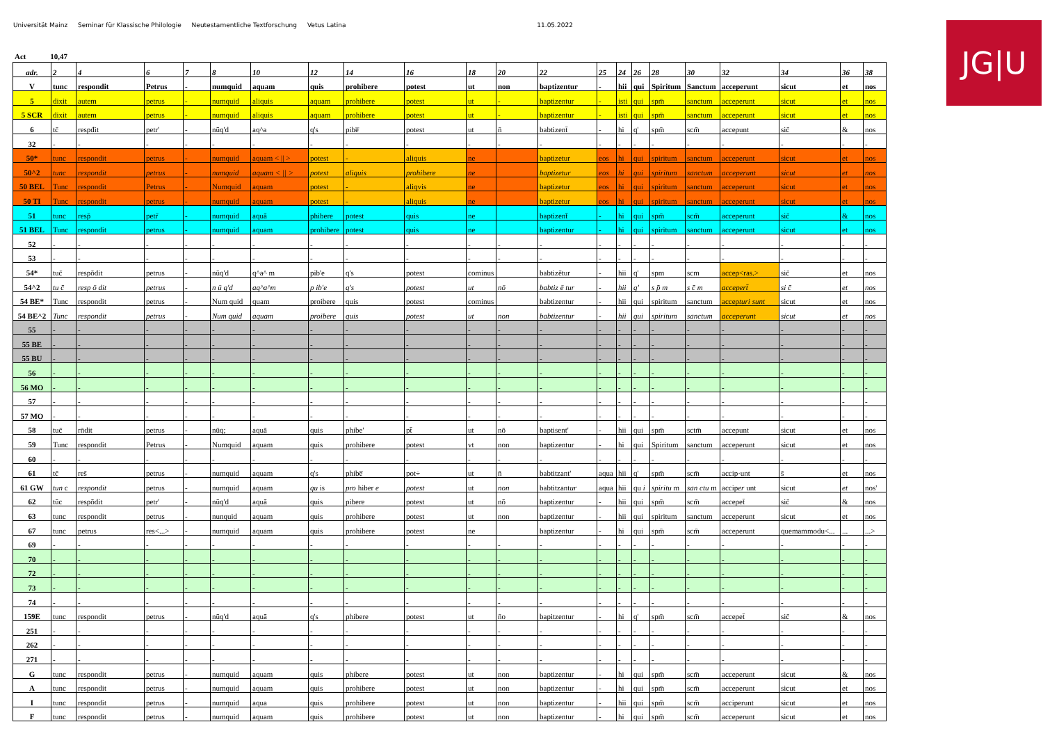Universität Mainz Seminar für Klassische Philologie Neutestamentliche Textforschung Vetus Latina 11.05.2022
JG|U
Act 10,47
| adr. | 2 | 4 | 6 | 7 | 8 | 10 | 12 | 14 | 16 | 18 | 20 | 22 | 25 | 24 | 26 | 28 | 30 | 32 | 34 | 36 | 38 |
| --- | --- | --- | --- | --- | --- | --- | --- | --- | --- | --- | --- | --- | --- | --- | --- | --- | --- | --- | --- | --- | --- |
| V | tunc | respondit | Petrus | - | numquid | aquam | quis | prohibere | potest | ut | non | baptizentur | - | hii | qui | Spiritum | Sanctum | acceperunt | sicut | et | nos |
| 5 | dixit | autem | petrus | - | numquid | aliquis | aquam | prohibere | potest | ut | - | baptizentur | - | isti | qui | spm̄ | sanctum | acceperunt | sicut | et | nos |
| 5 SCR | dixit | autem | petrus | - | numquid | aliquis | aquam | prohibere | potest | ut | - | baptizentur | - | isti | qui | spm̄ | sanctum | acceperunt | sicut | et | nos |
| 6 | tc̄ | respđit | petr' | - | nūq'd | aq^a | q's | pibe̅ | potest | ut | n̄ | babtizent̄ | - | hi | q' | spm̄ | scm̄ | accepunt | sic̄ | & | nos |
| 32 | - | - | - | - | - | - | - | - | - | - | - | - | - | - | - | - | - | - | - | - | - |
| 50* | tunc | respondit | petrus | - | numquid | aquam < // > | potest | - | aliquis | ne | | baptizetur | eos | hi | qui | spiritum | sanctum | acceperunt | sicut | et | nos |
| 50^2 | tunc | respondit | petrus | - | numquid | aquam < // > | potest | aliquis | prohibere | ne | | baptizetur | eos | hi | qui | spiritum | sanctum | acceperunt | sicut | et | nos |
| 50 BEL | Tunc | respondit | Petrus | - | Numquid | aquam | potest | - | aliqvis | ne | | baptizetur | eos | hi | qui | spiritum | sanctum | acceperunt | sicut | et | nos |
| 50 TI | Tunc | respondit | petrus | - | numquid | aquam | potest | - | aliquis | ne | | baptizetur | eos | hi | qui | spiritum | sanctum | acceperunt | sicut | et | nos |
| 51 | tunc | resp̄ | petr̄ | - | numquid | aquā | phibere | potest | quis | ne | | baptizent̄ | - | hi | qui | spm̄ | scm̄ | acceperunt | sic̄ | & | nos |
| 51 BEL | Tunc | respondit | petrus | - | numquid | aquam | prohibere | potest | quis | ne | | baptizentur | - | hi | qui | spiritum | sanctum | acceperunt | sicut | et | nos |
| 52 | - | - | - | - | - | - | - | - | - | - | - | - | - | - | - | - | - | - | - | - | - |
| 53 | - | - | - | - | - | - | - | - | - | - | - | - | - | - | - | - | - | - | - | - | - |
| 54* | tuc̄ | respōdit | petrus | - | nūq'd | q^a^ m | pib'e | q's | potest | cominus | | babtizētur | - | hii | q' | spm | scm | accep<ras.> | sic̄ | et | nos |
| 54^2 | tu c̄ | resp ō dit | petrus | - | n ū q'd | aq^a^m | p ib'e | q's | potest | ut | nō | babtiz ē tur | - | hii | q' | s p̄ m | s c̄ m | accepert̄ | si c̄ | et | nos |
| 54 BE* | Tunc | respondit | petrus | - | Num quid | quam | proibere | quis | potest | cominus | | babtizentur | - | hii | qui | spiritum | sanctum | accep turi sunt | sicut | et | nos |
| 54 BE^2 | Tunc | respondit | petrus | - | Num quid | aquam | proibere | quis | potest | ut | non | babtizentur | - | hii | qui | spiritum | sanctum | acceperunt | sicut | et | nos |
| 55 | - | - | - | - | - | - | - | - | - | - | - | - | - | - | - | - | - | - | - | - | - |
| 55 BE | - | - | - | - | - | - | - | - | - | - | - | - | - | - | - | - | - | - | - | - | - |
| 55 BU | - | - | - | - | - | - | - | - | - | - | - | - | - | - | - | - | - | - | - | - | - |
| 56 | - | - | - | - | - | - | - | - | - | - | - | - | - | - | - | - | - | - | - | - | - |
| 56 MO | - | - | - | - | - | - | - | - | - | - | - | - | - | - | - | - | - | - | - | - | - |
| 57 | - | - | - | - | - | - | - | - | - | - | - | - | - | - | - | - | - | - | - | - | - |
| 57 MO | - | - | - | - | - | - | - | - | - | - | - | - | - | - | - | - | - | - | - | - | - |
| 58 | tuc̄ | rn̄dit | petrus | - | nūq; | aquā | quis | phibe' | pt̄ | ut | nō | baptisent' | - | hii | qui | spm̄ | sctm̄ | accepunt | sicut | et | nos |
| 59 | Tunc | respondit | Petrus | - | Numquid | aquam | quis | prohibere | potest | vt | non | baptizentur | - | hi | qui | Spiritum | sanctum | acceperunt | sicut | et | nos |
| 60 | - | - | - | - | - | - | - | - | - | - | - | - | - | - | - | - | - | - | - | - | - |
| 61 | tc̄ | res̄ | petrus | - | numquid | aquam | q's | phibe̅ | pot÷ | ut | n̄ | babtitzant' | aqua | hii | q' | spm̄ | scm̄ | accip·unt | s̄ | et | nos |
| 61 GW | tun c | respondit | petrus | - | numquid | aquam | qu is | pro hiber e | potest | ut | non | babtitzant ur | aqua | hii | qu i | spiritu m | san ctu m | accip er unt | sicut | et | nos' |
| 62 | tūc | respōdit | petr' | - | nūq'd | aquā | quis | pibere | potest | ut | nō | baptizentur | - | hii | qui | spm̄ | scm̄ | accepet̄ | sic̄ | & | nos |
| 63 | tunc | respondit | petrus | - | nunquid | aquam | quis | prohibere | potest | ut | non | baptizentur | - | hii | qui | spiritum | sanctum | acceperunt | sicut | et | nos |
| 67 | tunc | petrus | res<...> | - | numquid | aquam | quis | prohibere | potest | ne | | baptizentur | - | hi | qui | spm̄ | scm̄ | acceperunt | quemammodu<... | ... | ...> |
| 69 | - | - | - | - | - | - | - | - | - | - | - | - | - | - | - | - | - | - | - | - | - |
| 70 | - | - | - | - | - | - | - | - | - | - | - | - | - | - | - | - | - | - | - | - | - |
| 72 | - | - | - | - | - | - | - | - | - | - | - | - | - | - | - | - | - | - | - | - | - |
| 73 | - | - | - | - | - | - | - | - | - | - | - | - | - | - | - | - | - | - | - | - | - |
| 74 | - | - | - | - | - | - | - | - | - | - | - | - | - | - | - | - | - | - | - | - | - |
| 159E | tunc | respondit | petrus | - | nūq'd | aquā | q's | phibere | potest | ut | n̄o | bapitzentur | - | hi | q' | spm̄ | scm̄ | accepet̄ | sic̄ | & | nos |
| 251 | - | - | - | - | - | - | - | - | - | - | - | - | - | - | - | - | - | - | - | - | - |
| 262 | - | - | - | - | - | - | - | - | - | - | - | - | - | - | - | - | - | - | - | - | - |
| 271 | - | - | - | - | - | - | - | - | - | - | - | - | - | - | - | - | - | - | - | - | - |
| G | tunc | respondit | petrus | - | numquid | aquam | quis | phibere | potest | ut | non | baptizentur | - | hi | qui | spm̄ | scm̄ | acceperunt | sicut | & | nos |
| A | tunc | respondit | petrus | - | numquid | aquam | quis | prohibere | potest | ut | non | baptizentur | - | hi | qui | spm̄ | scm̄ | acceperunt | sicut | et | nos |
| I | tunc | respondit | petrus | - | numquid | aqua | quis | prohibere | potest | ut | non | baptizentur | - | hii | qui | spm̄ | scm̄ | acciperunt | sicut | et | nos |
| F | tunc | respondit | petrus | - | numquid | aquam | quis | prohibere | potest | ut | non | baptizentur | - | hi | qui | spm̄ | scm̄ | acceperunt | sicut | et | nos |